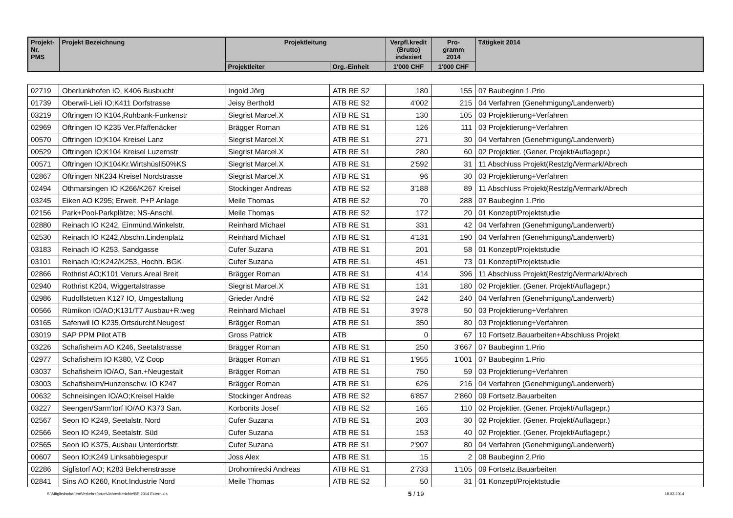| Projekt- Nr. PMS | Projekt Bezeichnung | Projektleitung | | Verpfl.kredit (Brutto) indexiert | Pro- gramm 2014 | Tätigkeit 2014 |
| --- | --- | --- | --- | --- | --- | --- |
| | | Projektleiter | Org.-Einheit | 1'000 CHF | 1'000 CHF | |
| 02719 | Oberlunkhofen IO, K406 Busbucht | Ingold Jörg | ATB RE S2 | 180 | 155 | 07 Baubeginn 1.Prio |
| 01739 | Oberwil-Lieli IO;K411 Dorfstrasse | Jeisy Berthold | ATB RE S2 | 4'002 | 215 | 04 Verfahren (Genehmigung/Landerwerb) |
| 03219 | Oftringen IO K104,Ruhbank-Funkenstr | Siegrist Marcel.X | ATB RE S1 | 130 | 105 | 03 Projektierung+Verfahren |
| 02969 | Oftringen IO K235 Ver.Pfaffenäcker | Brägger Roman | ATB RE S1 | 126 | 111 | 03 Projektierung+Verfahren |
| 00570 | Oftringen IO;K104 Kreisel Lanz | Siegrist Marcel.X | ATB RE S1 | 271 | 30 | 04 Verfahren (Genehmigung/Landerwerb) |
| 00529 | Oftringen IO;K104 Kreisel Luzernstr | Siegrist Marcel.X | ATB RE S1 | 280 | 60 | 02 Projektier. (Gener. Projekt/Auflagepr.) |
| 00571 | Oftringen IO;K104Kr.Wirtshüsli50%KS | Siegrist Marcel.X | ATB RE S1 | 2'592 | 31 | 11 Abschluss Projekt(Restzlg/Vermark/Abrech |
| 02867 | Oftringen NK234 Kreisel Nordstrasse | Siegrist Marcel.X | ATB RE S1 | 96 | 30 | 03 Projektierung+Verfahren |
| 02494 | Othmarsingen IO K266/K267 Kreisel | Stockinger Andreas | ATB RE S2 | 3'188 | 89 | 11 Abschluss Projekt(Restzlg/Vermark/Abrech |
| 03245 | Eiken AO K295; Erweit. P+P Anlage | Meile Thomas | ATB RE S2 | 70 | 288 | 07 Baubeginn 1.Prio |
| 02156 | Park+Pool-Parkplätze; NS-Anschl. | Meile Thomas | ATB RE S2 | 172 | 20 | 01 Konzept/Projektstudie |
| 02880 | Reinach IO K242, Einmünd.Winkelstr. | Reinhard Michael | ATB RE S1 | 331 | 42 | 04 Verfahren (Genehmigung/Landerwerb) |
| 02530 | Reinach IO K242,Abschn.Lindenplatz | Reinhard Michael | ATB RE S1 | 4'131 | 190 | 04 Verfahren (Genehmigung/Landerwerb) |
| 03183 | Reinach IO K253, Sandgasse | Cufer Suzana | ATB RE S1 | 201 | 58 | 01 Konzept/Projektstudie |
| 03101 | Reinach IO;K242/K253, Hochh. BGK | Cufer Suzana | ATB RE S1 | 451 | 73 | 01 Konzept/Projektstudie |
| 02866 | Rothrist AO;K101 Verurs.Areal Breit | Brägger Roman | ATB RE S1 | 414 | 396 | 11 Abschluss Projekt(Restzlg/Vermark/Abrech |
| 02940 | Rothrist K204, Wiggertalstrasse | Siegrist Marcel.X | ATB RE S1 | 131 | 180 | 02 Projektier. (Gener. Projekt/Auflagepr.) |
| 02986 | Rudolfstetten K127 IO, Umgestaltung | Grieder André | ATB RE S2 | 242 | 240 | 04 Verfahren (Genehmigung/Landerwerb) |
| 00566 | Rümikon IO/AO;K131/T7 Ausbau+R.weg | Reinhard Michael | ATB RE S1 | 3'978 | 50 | 03 Projektierung+Verfahren |
| 03165 | Safenwil IO K235,Ortsdurchf.Neugest | Brägger Roman | ATB RE S1 | 350 | 80 | 03 Projektierung+Verfahren |
| 03019 | SAP PPM Pilot ATB | Gross Patrick | ATB | 0 | 67 | 10 Fortsetz.Bauarbeiten+Abschluss Projekt |
| 03226 | Schafisheim AO K246, Seetalstrasse | Brägger Roman | ATB RE S1 | 250 | 3'667 | 07 Baubeginn 1.Prio |
| 02977 | Schafisheim IO K380, VZ Coop | Brägger Roman | ATB RE S1 | 1'955 | 1'001 | 07 Baubeginn 1.Prio |
| 03037 | Schafisheim IO/AO, San.+Neugestalt | Brägger Roman | ATB RE S1 | 750 | 59 | 03 Projektierung+Verfahren |
| 03003 | Schafisheim/Hunzenschw. IO K247 | Brägger Roman | ATB RE S1 | 626 | 216 | 04 Verfahren (Genehmigung/Landerwerb) |
| 00632 | Schneisingen IO/AO;Kreisel Halde | Stockinger Andreas | ATB RE S2 | 6'857 | 2'860 | 09 Fortsetz.Bauarbeiten |
| 03227 | Seengen/Sarm'torf IO/AO K373 San. | Korbonits Josef | ATB RE S2 | 165 | 110 | 02 Projektier. (Gener. Projekt/Auflagepr.) |
| 02567 | Seon IO K249, Seetalstr. Nord | Cufer Suzana | ATB RE S1 | 203 | 30 | 02 Projektier. (Gener. Projekt/Auflagepr.) |
| 02566 | Seon IO K249, Seetalstr. Süd | Cufer Suzana | ATB RE S1 | 153 | 40 | 02 Projektier. (Gener. Projekt/Auflagepr.) |
| 02565 | Seon IO K375, Ausbau Unterdorfstr. | Cufer Suzana | ATB RE S1 | 2'907 | 80 | 04 Verfahren (Genehmigung/Landerwerb) |
| 00607 | Seon IO;K249 Linksabbiegespur | Joss Alex | ATB RE S1 | 15 | 2 | 08 Baubeginn 2.Prio |
| 02286 | Siglistorf AO; K283 Belchenstrasse | Drohomirecki Andreas | ATB RE S1 | 2'733 | 1'105 | 09 Fortsetz.Bauarbeiten |
| 02841 | Sins AO K260, Knot.Industrie Nord | Meile Thomas | ATB RE S2 | 50 | 31 | 01 Konzept/Projektstudie |
S:\Mitgliedschaften\Verkehrsforum\Jahresberichte\BP 2014 Extern.xls 5 / 19 18.03.2014